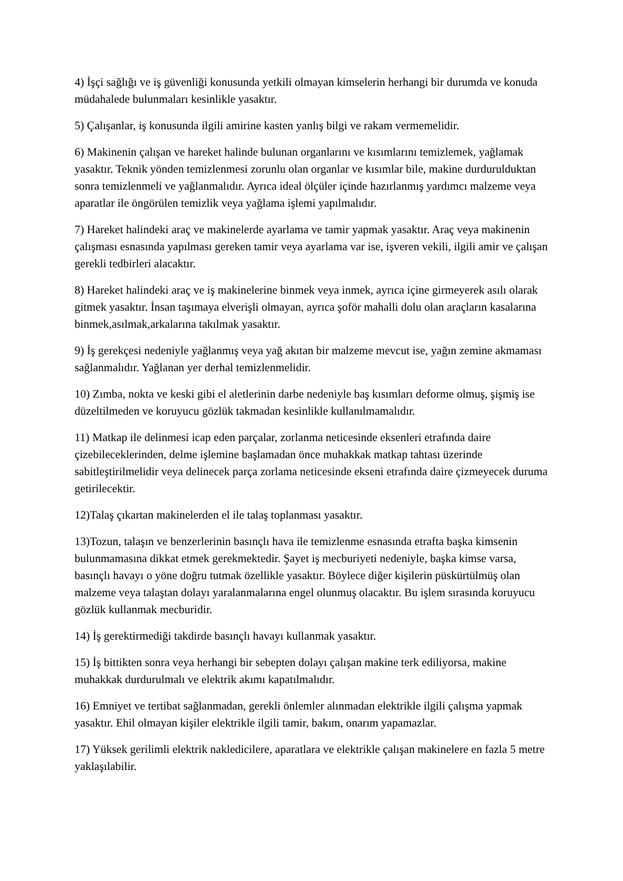4) İşçi sağlığı ve iş güvenliği konusunda yetkili olmayan kimselerin herhangi bir durumda ve konuda müdahalede bulunmaları kesinlikle yasaktır.
5) Çalışanlar, iş konusunda ilgili amirine kasten yanlış bilgi ve rakam vermemelidir.
6) Makinenin çalışan ve hareket halinde bulunan organlarını ve kısımlarını temizlemek, yağlamak yasaktır. Teknik yönden temizlenmesi zorunlu olan organlar ve kısımlar bile, makine durdurulduktan sonra temizlenmeli ve yağlanmalıdır. Ayrıca ideal ölçüler içinde hazırlanmış yardımcı malzeme veya aparatlar ile öngörülen temizlik veya yağlama işlemi yapılmalıdır.
7) Hareket halindeki araç ve makinelerde ayarlama ve tamir yapmak yasaktır. Araç veya makinenin çalışması esnasında yapılması gereken tamir veya ayarlama var ise, işveren vekili, ilgili amir ve çalışan gerekli tedbirleri alacaktır.
8) Hareket halindeki araç ve iş makinelerine binmek veya inmek, ayrıca içine girmeyerek asılı olarak gitmek yasaktır. İnsan taşımaya elverişli olmayan, ayrıca şoför mahalli dolu olan araçların kasalarına binmek,asılmak,arkalarına takılmak yasaktır.
9) İş gerekçesi nedeniyle yağlanmış veya yağ akıtan bir malzeme mevcut ise, yağın zemine akmaması sağlanmalıdır. Yağlanan yer derhal temizlenmelidir.
10) Zımba, nokta ve keski gibi el aletlerinin darbe nedeniyle baş kısımları deforme olmuş, şişmiş ise düzeltilmeden ve koruyucu gözlük takmadan kesinlikle kullanılmamalıdır.
11) Matkap ile delinmesi icap eden parçalar, zorlanma neticesinde eksenleri etrafında daire çizebileceklerinden, delme işlemine başlamadan önce muhakkak matkap tahtası üzerinde sabitleştirilmelidir veya delinecek parça zorlama neticesinde ekseni etrafında daire çizmeyecek duruma getirilecektir.
12)Talaş çıkartan makinelerden el ile talaş toplanması yasaktır.
13)Tozun, talaşın ve benzerlerinin basınçlı hava ile temizlenme esnasında etrafta başka kimsenin bulunmamasına dikkat etmek gerekmektedir. Şayet iş mecburiyeti nedeniyle, başka kimse varsa, basınçlı havayı o yöne doğru tutmak özellikle yasaktır. Böylece diğer kişilerin püskürtülmüş olan malzeme veya talaştan dolayı yaralanmalarına engel olunmuş olacaktır. Bu işlem sırasında koruyucu gözlük kullanmak mecburidir.
14) İş gerektirmediği takdirde basınçlı havayı kullanmak yasaktır.
15) İş bittikten sonra veya herhangi bir sebepten dolayı çalışan makine terk ediliyorsa, makine muhakkak durdurulmalı ve elektrik akımı kapatılmalıdır.
16) Emniyet ve tertibat sağlanmadan, gerekli önlemler alınmadan elektrikle ilgili çalışma yapmak yasaktır. Ehil olmayan kişiler elektrikle ilgili tamir, bakım, onarım yapamazlar.
17) Yüksek gerilimli elektrik nakledicilere, aparatlara ve elektrikle çalışan makinelere en fazla 5 metre yaklaşılabilir.